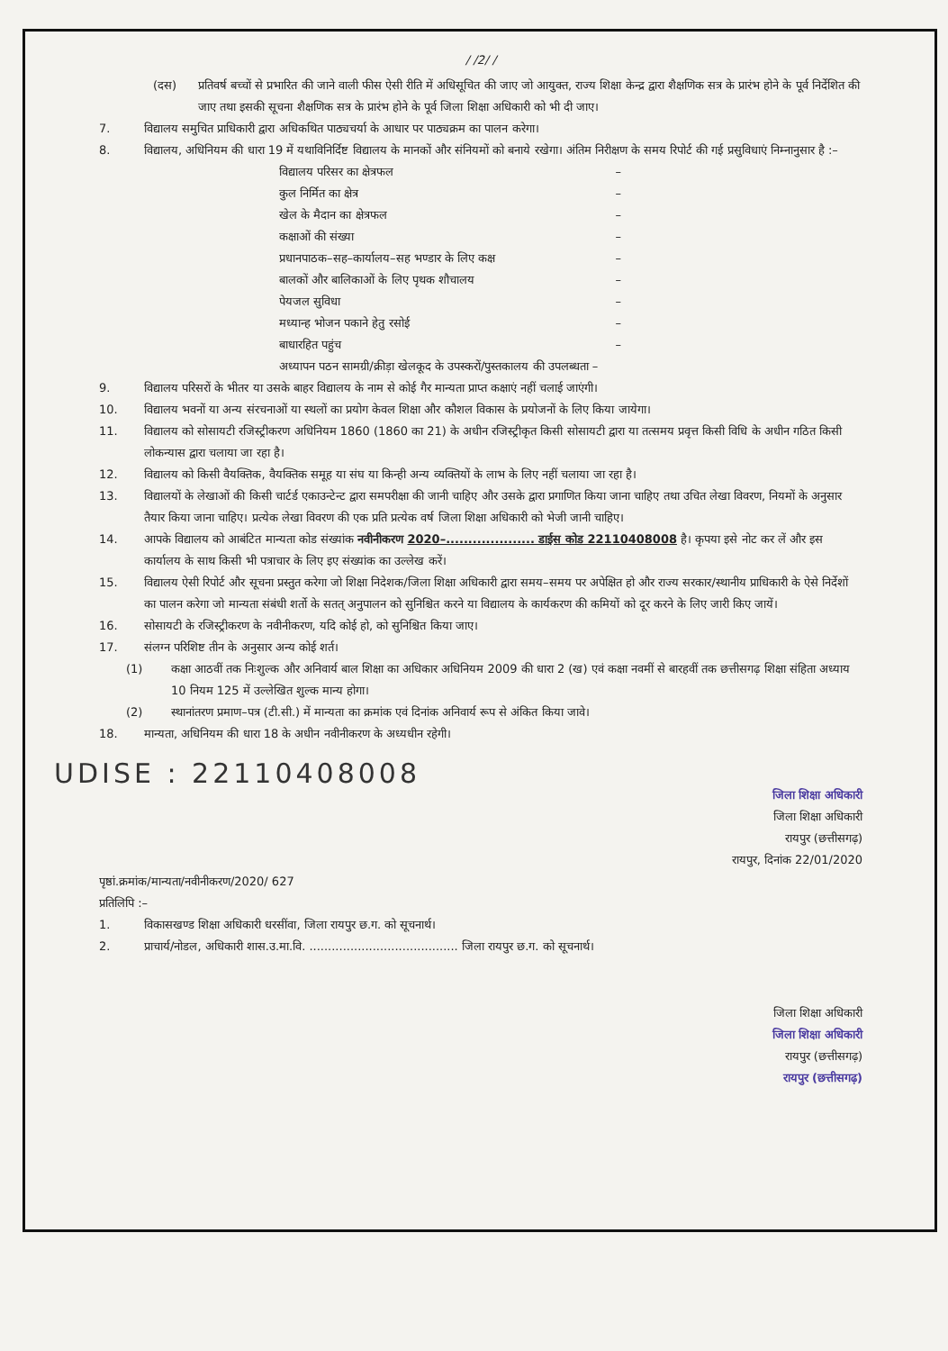/ /2/ /
(दस) प्रतिवर्ष बच्चों से प्रभारित की जाने वाली फीस ऐसी रीति में अधिसूचित की जाए जो आयुक्त, राज्य शिक्षा केन्द्र द्वारा शैक्षणिक सत्र के प्रारंभ होने के पूर्व निर्देशित की जाए तथा इसकी सूचना शैक्षणिक सत्र के प्रारंभ होने के पूर्व जिला शिक्षा अधिकारी को भी दी जाए।
7. विद्यालय समुचित प्राधिकारी द्वारा अधिकथित पाठ्यचर्या के आधार पर पाठ्यक्रम का पालन करेगा।
8. विद्यालय, अधिनियम की धारा 19 में यथाविनिर्दिष्ट विद्यालय के मानकों और संनियमों को बनाये रखेगा। अंतिम निरीक्षण के समय रिपोर्ट की गई प्रसुविधाएं निम्नानुसार है :–
विद्यालय परिसर का क्षेत्रफल –
कुल निर्मित का क्षेत्र –
खेल के मैदान का क्षेत्रफल –
कक्षाओं की संख्या –
प्रधानपाठक–सह–कार्यालय–सह भण्डार के लिए कक्ष –
बालकों और बालिकाओं के लिए पृथक शौचालय –
पेयजल सुविधा –
मध्यान्ह भोजन पकाने हेतु रसोई –
बाधारहित पहुंच –
अध्यापन पठन सामग्री/क्रीड़ा खेलकूद के उपस्करों/पुस्तकालय की उपलब्धता –
9. विद्यालय परिसरों के भीतर या उसके बाहर विद्यालय के नाम से कोई गैर मान्यता प्राप्त कक्षाएं नहीं चलाई जाएंगी।
10. विद्यालय भवनों या अन्य संरचनाओं या स्थलों का प्रयोग केवल शिक्षा और कौशल विकास के प्रयोजनों के लिए किया जायेगा।
11. विद्यालय को सोसायटी रजिस्ट्रीकरण अधिनियम 1860 (1860 का 21) के अधीन रजिस्ट्रीकृत किसी सोसायटी द्वारा या तत्समय प्रवृत्त किसी विधि के अधीन गठित किसी लोकन्यास द्वारा चलाया जा रहा है।
12. विद्यालय को किसी वैयक्तिक, वैयक्तिक समूह या संघ या किन्ही अन्य व्यक्तियों के लाभ के लिए नहीं चलाया जा रहा है।
13. विद्यालयों के लेखाओं की किसी चार्टर्ड एकाउन्टेन्ट द्वारा समपरीक्षा की जानी चाहिए और उसके द्वारा प्रगाणित किया जाना चाहिए तथा उचित लेखा विवरण, नियमों के अनुसार तैयार किया जाना चाहिए। प्रत्येक लेखा विवरण की एक प्रति प्रत्येक वर्ष जिला शिक्षा अधिकारी को भेजी जानी चाहिए।
14. आपके विद्यालय को आबंटित मान्यता कोड संख्यांक नवीनीकरण 2020–.................... डाईस कोड 22110408008 है। कृपया इसे नोट कर लें और इस कार्यालय के साथ किसी भी पत्राचार के लिए इए संख्यांक का उल्लेख करें।
15. विद्यालय ऐसी रिपोर्ट और सूचना प्रस्तुत करेगा जो शिक्षा निदेशक/जिला शिक्षा अधिकारी द्वारा समय–समय पर अपेक्षित हो और राज्य सरकार/स्थानीय प्राधिकारी के ऐसे निर्देशों का पालन करेगा जो मान्यता संबंधी शर्तो के सतत् अनुपालन को सुनिश्चित करने या विद्यालय के कार्यकरण की कमियों को दूर करने के लिए जारी किए जायें।
16. सोसायटी के रजिस्ट्रीकरण के नवीनीकरण, यदि कोई हो, को सुनिश्चित किया जाए।
17. संलग्न परिशिष्ट तीन के अनुसार अन्य कोई शर्त।
(1) कक्षा आठवीं तक निःशुल्क और अनिवार्य बाल शिक्षा का अधिकार अधिनियम 2009 की धारा 2 (ख) एवं कक्षा नवमीं से बारहवीं तक छत्तीसगढ़ शिक्षा संहिता अध्याय 10 नियम 125 में उल्लेखित शुल्क मान्य होगा।
(2) स्थानांतरण प्रमाण–पत्र (टी.सी.) में मान्यता का क्रमांक एवं दिनांक अनिवार्य रूप से अंकित किया जावे।
18. मान्यता, अधिनियम की धारा 18 के अधीन नवीनीकरण के अध्यधीन रहेगी।
UDISE : 22110408008
जिला शिक्षा अधिकारी
जिला शिक्षा अधिकारी
रायपुर (छत्तीसगढ़)
रायपुर, दिनांक 22/01/2020
पृष्ठां.क्रमांक/मान्यता/नवीनीकरण/2020/ 627
प्रतिलिपि :–
1. विकासखण्ड शिक्षा अधिकारी धरसींवा, जिला रायपुर छ.ग. को सूचनार्थ।
2. प्राचार्य/नोडल, अधिकारी शास.उ.मा.वि. ........................................ जिला रायपुर छ.ग. को सूचनार्थ।
जिला शिक्षा अधिकारी
जिला शिक्षा अधिकारी
रायपुर (छत्तीसगढ़)
रायपुर (छत्तीसगढ़)